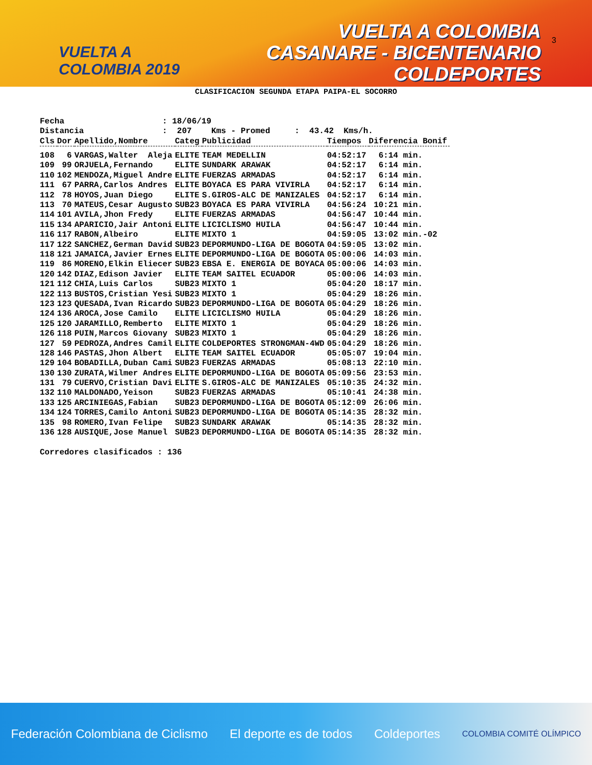VUELTA A
COLOMBIA 2019
VUELTA A COLOMBIA
CASANARE - BICENTENARIO
COLDEPORTES
3
CLASIFICACION SEGUNDA ETAPA PAIPA-EL SOCORRO
Fecha : 18/06/19 Distancia : 207 Kms - Promed : 43.42 Kms/h.
| Cls | Dor | Apellido,Nombre | Categ | Publicidad | Tiempos | Diferencia Bonif |
| --- | --- | --- | --- | --- | --- | --- |
| 108 | 6 | VARGAS,Walter Aleja | ELITE | TEAM MEDELLIN | 04:52:17 | 6:14 min. |
| 109 | 99 | ORJUELA,Fernando | ELITE | SUNDARK ARAWAK | 04:52:17 | 6:14 min. |
| 110 | 102 | MENDOZA,Miguel Andre | ELITE | FUERZAS ARMADAS | 04:52:17 | 6:14 min. |
| 111 | 67 | PARRA,Carlos Andres | ELITE | BOYACA ES PARA VIVIRLA | 04:52:17 | 6:14 min. |
| 112 | 78 | HOYOS,Juan Diego | ELITE | S.GIROS-ALC DE MANIZALES | 04:52:17 | 6:14 min. |
| 113 | 70 | MATEUS,Cesar Augusto | SUB23 | BOYACA ES PARA VIVIRLA | 04:56:24 | 10:21 min. |
| 114 | 101 | AVILA,Jhon Fredy | ELITE | FUERZAS ARMADAS | 04:56:47 | 10:44 min. |
| 115 | 134 | APARICIO,Jair Antoni | ELITE | LICICLISMO HUILA | 04:56:47 | 10:44 min. |
| 116 | 117 | RABON,Albeiro | ELITE | MIXTO 1 | 04:59:05 | 13:02 min.-02 |
| 117 | 122 | SANCHEZ,German David | SUB23 | DEPORMUNDO-LIGA DE BOGOTA | 04:59:05 | 13:02 min. |
| 118 | 121 | JAMAICA,Javier Ernes | ELITE | DEPORMUNDO-LIGA DE BOGOTA | 05:00:06 | 14:03 min. |
| 119 | 86 | MORENO,Elkin Eliecer | SUB23 | EBSA E. ENERGIA DE BOYACA | 05:00:06 | 14:03 min. |
| 120 | 142 | DIAZ,Edison Javier | ELITE | TEAM SAITEL ECUADOR | 05:00:06 | 14:03 min. |
| 121 | 112 | CHIA,Luis Carlos | SUB23 | MIXTO 1 | 05:04:20 | 18:17 min. |
| 122 | 113 | BUSTOS,Cristian Yesi | SUB23 | MIXTO 1 | 05:04:29 | 18:26 min. |
| 123 | 123 | QUESADA,Ivan Ricardo | SUB23 | DEPORMUNDO-LIGA DE BOGOTA | 05:04:29 | 18:26 min. |
| 124 | 136 | AROCA,Jose Camilo | ELITE | LICICLISMO HUILA | 05:04:29 | 18:26 min. |
| 125 | 120 | JARAMILLO,Remberto | ELITE | MIXTO 1 | 05:04:29 | 18:26 min. |
| 126 | 118 | PUIN,Marcos Giovany | SUB23 | MIXTO 1 | 05:04:29 | 18:26 min. |
| 127 | 59 | PEDROZA,Andres Camil | ELITE | COLDEPORTES STRONGMAN-4WD | 05:04:29 | 18:26 min. |
| 128 | 146 | PASTAS,Jhon Albert | ELITE | TEAM SAITEL ECUADOR | 05:05:07 | 19:04 min. |
| 129 | 104 | BOBADILLA,Duban Cami | SUB23 | FUERZAS ARMADAS | 05:08:13 | 22:10 min. |
| 130 | 130 | ZURATA,Wilmer Andres | ELITE | DEPORMUNDO-LIGA DE BOGOTA | 05:09:56 | 23:53 min. |
| 131 | 79 | CUERVO,Cristian Davi | ELITE | S.GIROS-ALC DE MANIZALES | 05:10:35 | 24:32 min. |
| 132 | 110 | MALDONADO,Yeison | SUB23 | FUERZAS ARMADAS | 05:10:41 | 24:38 min. |
| 133 | 125 | ARCINIEGAS,Fabian | SUB23 | DEPORMUNDO-LIGA DE BOGOTA | 05:12:09 | 26:06 min. |
| 134 | 124 | TORRES,Camilo Antoni | SUB23 | DEPORMUNDO-LIGA DE BOGOTA | 05:14:35 | 28:32 min. |
| 135 | 98 | ROMERO,Ivan Felipe | SUB23 | SUNDARK ARAWAK | 05:14:35 | 28:32 min. |
| 136 | 128 | AUSIQUE,Jose Manuel | SUB23 | DEPORMUNDO-LIGA DE BOGOTA | 05:14:35 | 28:32 min. |
Corredores clasificados : 136
Federación Colombiana de Ciclismo El deporte es de todos Coldeportes COLOMBIA COMITÉ OLÍMPICO